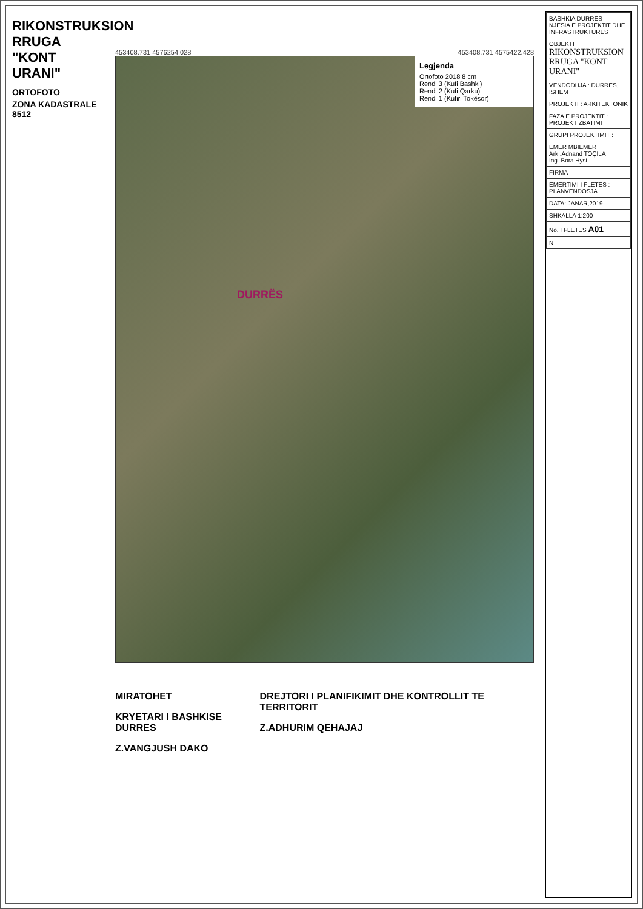RIKONSTRUKSION RRUGA "KONT URANI"
ORTOFOTO
ZONA KADASTRALE 8512
453408.731 4576254.028 453408.731 4575422.428
Legjenda
Ortofoto 2018 8 cm
Rendi 3 (Kufi Bashki)
Rendi 2 (Kufi Qarku)
Rendi 1 (Kufiri Tokësor)
DURRËS
MIRATOHET
KRYETARI I BASHKISE DURRES
Z.VANGJUSH DAKO
DREJTORI I PLANIFIKIMIT DHE KONTROLLIT TE TERRITORIT
Z.ADHURIM QEHAJAJ
| BASHKIA DURRES NJESIA E PROJEKTIT DHE INFRASTRUKTURES |
| OBJEKTI RIKONSTRUKSION RRUGA "KONT URANI" |
| VENDODHJA : DURRES, ISHEM |
| PROJEKTI : ARKITEKTONIK |
| FAZA E PROJEKTIT : PROJEKT ZBATIMI |
| GRUPI PROJEKTIMIT : |
| EMER MBIEMER Ark .Adnand TOÇILA Ing. Bora Hysi |
| FIRMA |
| EMERTIMI I FLETES : PLANVENDOSJA |
| DATA: JANAR,2019 |
| SHKALLA 1:200 |
| No. I FLETES A01 |
| N |